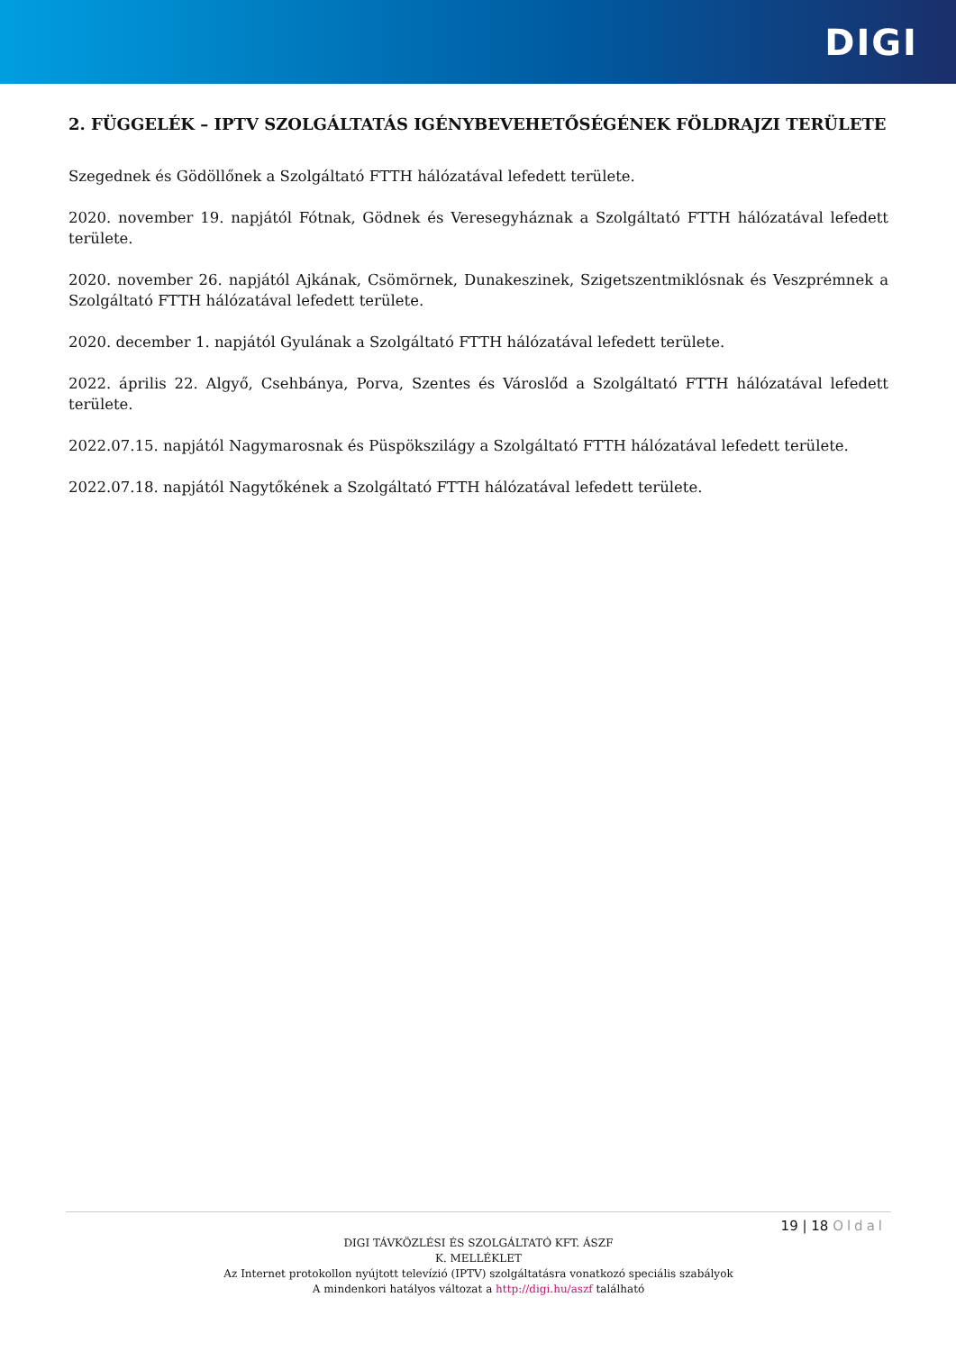DIGI
2. FÜGGELÉK – IPTV SZOLGÁLTATÁS IGÉNYBEVEHETŐSÉGÉNEK FÖLDRAJZI TERÜLETE
Szegednek és Gödöllőnek a Szolgáltató FTTH hálózatával lefedett területe.
2020. november 19. napjától Fótnak, Gödnek és Veresegyháznak a Szolgáltató FTTH hálózatával lefedett területe.
2020. november 26. napjától Ajkának, Csömörnek, Dunakeszinek, Szigetszentmiklósnak és Veszprémnek a Szolgáltató FTTH hálózatával lefedett területe.
2020. december 1. napjától Gyulának a Szolgáltató FTTH hálózatával lefedett területe.
2022. április 22. Algyő, Csehbánya, Porva, Szentes és Városlőd a Szolgáltató FTTH hálózatával lefedett területe.
2022.07.15. napjától Nagymarosnak és Püspökszilágy a Szolgáltató FTTH hálózatával lefedett területe.
2022.07.18. napjától Nagytőkének a Szolgáltató FTTH hálózatával lefedett területe.
19 | 18 Oldal
DIGI TÁVKÖZLÉSI ÉS SZOLGÁLTATÓ KFT. ÁSZF
K. MELLÉKLET
Az Internet protokollon nyújtott televízió (IPTV) szolgáltatásra vonatkozó speciális szabályok
A mindenkori hatályos változat a http://digi.hu/aszf található